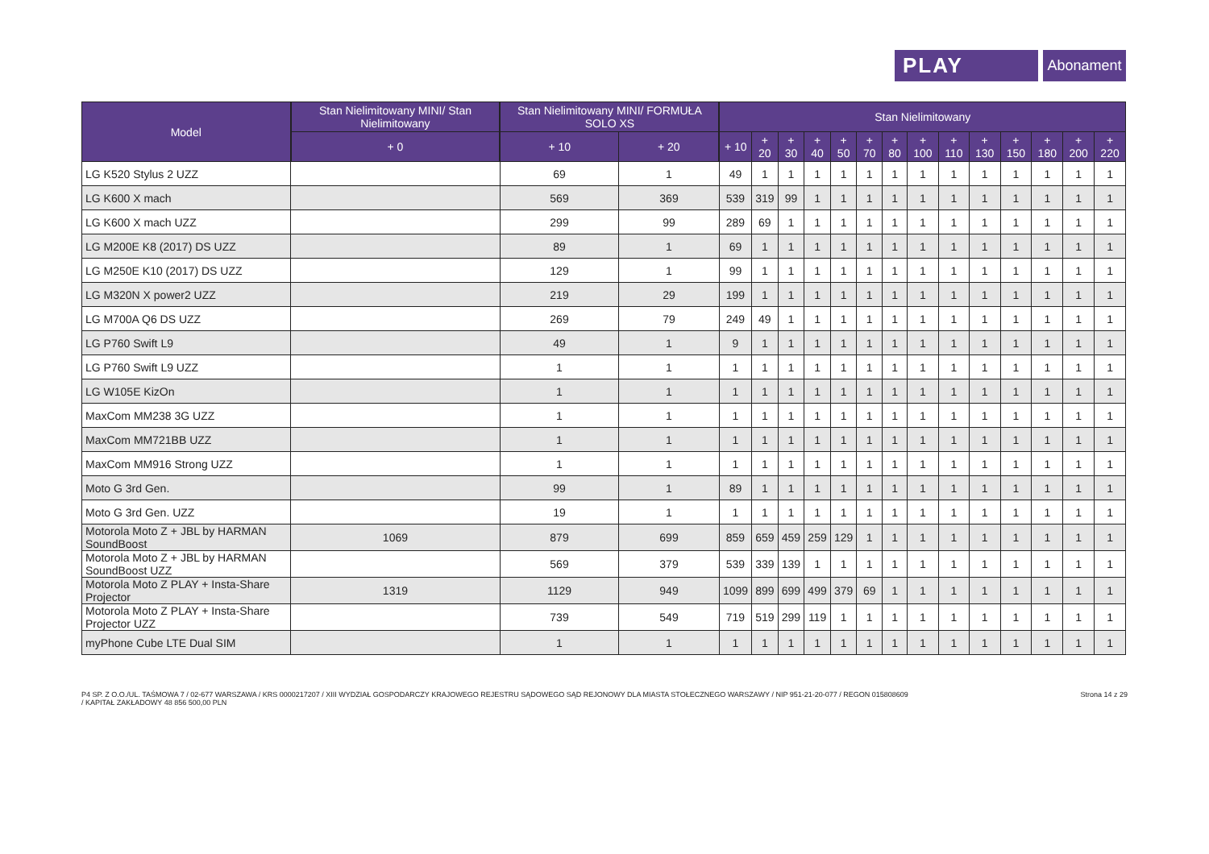PLAY Abonament
| Model | Stan Nielimitowany MINI/ Stan Nielimitowany | Stan Nielimitowany MINI/ FORMUŁA SOLO XS | | Stan Nielimitowany | | | | | | | | | | | | | |
| --- | --- | --- | --- | --- | --- | --- | --- | --- | --- | --- | --- | --- | --- | --- | --- | --- | --- |
| | + 0 | + 10 | + 20 | + 10 | + 20 | + 30 | + 40 | + 50 | + 70 | + 80 | + 100 | + 110 | + 130 | + 150 | + 180 | + 200 | + 220 |
| LG K520 Stylus 2 UZZ | | 69 | 1 | 49 | 1 | 1 | 1 | 1 | 1 | 1 | 1 | 1 | 1 | 1 | 1 | 1 | 1 |
| LG K600 X mach | | 569 | 369 | 539 | 319 | 99 | 1 | 1 | 1 | 1 | 1 | 1 | 1 | 1 | 1 | 1 | 1 |
| LG K600 X mach UZZ | | 299 | 99 | 289 | 69 | 1 | 1 | 1 | 1 | 1 | 1 | 1 | 1 | 1 | 1 | 1 | 1 |
| LG M200E K8 (2017) DS UZZ | | 89 | 1 | 69 | 1 | 1 | 1 | 1 | 1 | 1 | 1 | 1 | 1 | 1 | 1 | 1 | 1 |
| LG M250E K10 (2017) DS UZZ | | 129 | 1 | 99 | 1 | 1 | 1 | 1 | 1 | 1 | 1 | 1 | 1 | 1 | 1 | 1 | 1 |
| LG M320N X power2 UZZ | | 219 | 29 | 199 | 1 | 1 | 1 | 1 | 1 | 1 | 1 | 1 | 1 | 1 | 1 | 1 | 1 |
| LG M700A Q6 DS UZZ | | 269 | 79 | 249 | 49 | 1 | 1 | 1 | 1 | 1 | 1 | 1 | 1 | 1 | 1 | 1 | 1 |
| LG P760 Swift L9 | | 49 | 1 | 9 | 1 | 1 | 1 | 1 | 1 | 1 | 1 | 1 | 1 | 1 | 1 | 1 | 1 |
| LG P760 Swift L9 UZZ | | 1 | 1 | 1 | 1 | 1 | 1 | 1 | 1 | 1 | 1 | 1 | 1 | 1 | 1 | 1 | 1 |
| LG W105E KizOn | | 1 | 1 | 1 | 1 | 1 | 1 | 1 | 1 | 1 | 1 | 1 | 1 | 1 | 1 | 1 | 1 |
| MaxCom MM238 3G UZZ | | 1 | 1 | 1 | 1 | 1 | 1 | 1 | 1 | 1 | 1 | 1 | 1 | 1 | 1 | 1 | 1 |
| MaxCom MM721BB UZZ | | 1 | 1 | 1 | 1 | 1 | 1 | 1 | 1 | 1 | 1 | 1 | 1 | 1 | 1 | 1 | 1 |
| MaxCom MM916 Strong UZZ | | 1 | 1 | 1 | 1 | 1 | 1 | 1 | 1 | 1 | 1 | 1 | 1 | 1 | 1 | 1 | 1 |
| Moto G 3rd Gen. | | 99 | 1 | 89 | 1 | 1 | 1 | 1 | 1 | 1 | 1 | 1 | 1 | 1 | 1 | 1 | 1 |
| Moto G 3rd Gen. UZZ | | 19 | 1 | 1 | 1 | 1 | 1 | 1 | 1 | 1 | 1 | 1 | 1 | 1 | 1 | 1 | 1 |
| Motorola Moto Z + JBL by HARMAN SoundBoost | 1069 | 879 | 699 | 859 | 659 | 459 | 259 | 129 | 1 | 1 | 1 | 1 | 1 | 1 | 1 | 1 | 1 |
| Motorola Moto Z + JBL by HARMAN SoundBoost UZZ | | 569 | 379 | 539 | 339 | 139 | 1 | 1 | 1 | 1 | 1 | 1 | 1 | 1 | 1 | 1 | 1 |
| Motorola Moto Z PLAY + Insta-Share Projector | 1319 | 1129 | 949 | 1099 | 899 | 699 | 499 | 379 | 69 | 1 | 1 | 1 | 1 | 1 | 1 | 1 | 1 |
| Motorola Moto Z PLAY + Insta-Share Projector UZZ | | 739 | 549 | 719 | 519 | 299 | 119 | 1 | 1 | 1 | 1 | 1 | 1 | 1 | 1 | 1 | 1 |
| myPhone Cube LTE Dual SIM | | 1 | 1 | 1 | 1 | 1 | 1 | 1 | 1 | 1 | 1 | 1 | 1 | 1 | 1 | 1 | 1 |
P4 SP. Z O.O./UL. TAŚMOWA 7 / 02-677 WARSZAWA / KRS 0000217207 / XIII WYDZIAŁ GOSPODARCZY KRAJOWEGO REJESTRU SĄDOWEGO SĄD REJONOWY DLA MIASTA STOŁECZNEGO WARSZAWY / NIP 951-21-20-077 / REGON 015808609
/ KAPITAŁ ZAKŁADOWY 48 856 500,00 PLN
Strona 14 z 29